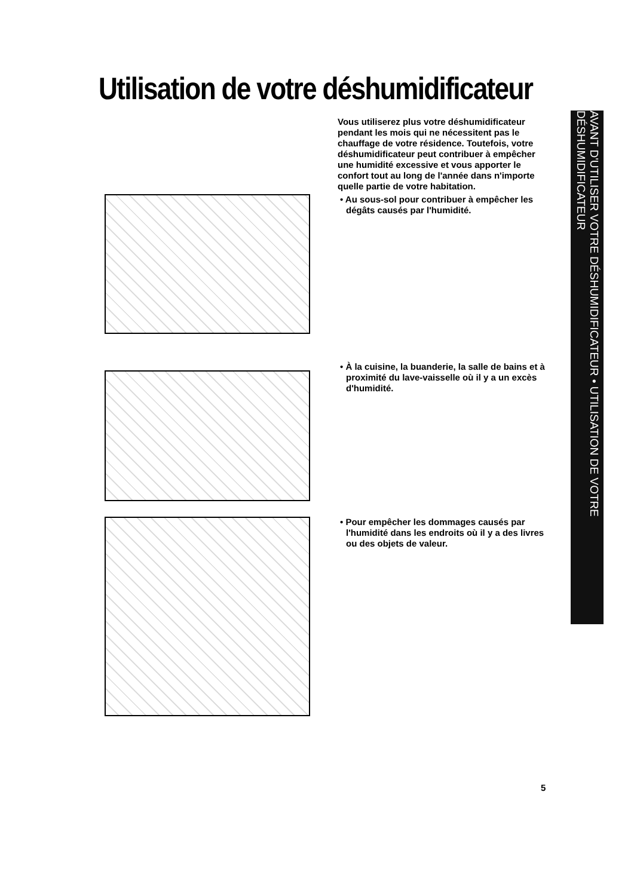Utilisation de votre déshumidificateur
Vous utiliserez plus votre déshumidificateur pendant les mois qui ne nécessitent pas le chauffage de votre résidence. Toutefois, votre déshumidificateur peut contribuer à empêcher une humidité excessive et vous apporter le confort tout au long de l'année dans n'importe quelle partie de votre habitation.
• Au sous-sol pour contribuer à empêcher les dégâts causés par l'humidité.
• À la cuisine, la buanderie, la salle de bains et à proximité du lave-vaisselle où il y a un excès d'humidité.
• Pour empêcher les dommages causés par l'humidité dans les endroits où il y a des livres ou des objets de valeur.
AVANT D'UTILISER VOTRE DÉSHUMIDIFICATEUR • UTILISATION DE VOTRE DÉSHUMIDIFICATEUR
5